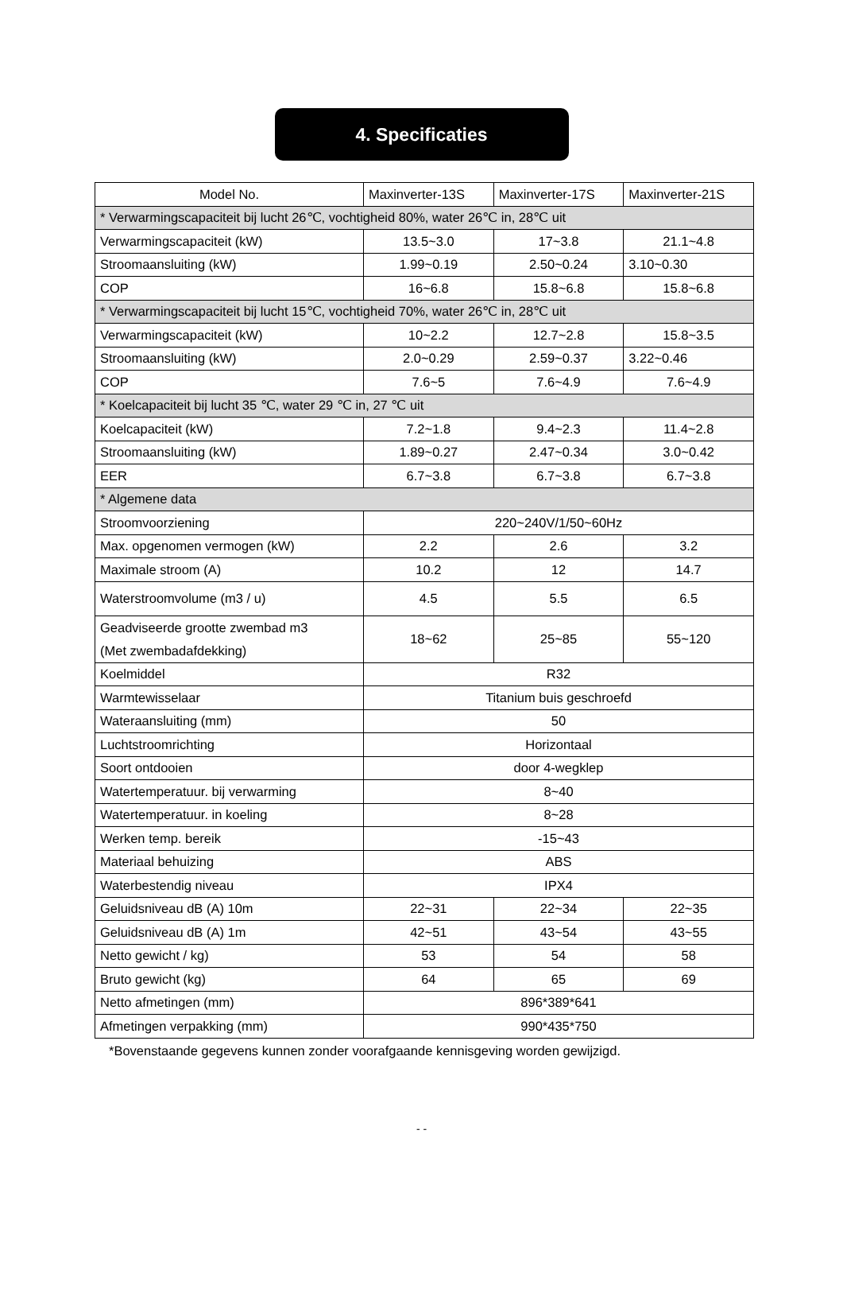4. Specificaties
| Model No. | Maxinverter-13S | Maxinverter-17S | Maxinverter-21S |
| --- | --- | --- | --- |
| * Verwarmingscapaciteit bij lucht 26℃, vochtigheid 80%, water 26℃ in, 28℃ uit | | | |
| Verwarmingscapaciteit (kW) | 13.5~3.0 | 17~3.8 | 21.1~4.8 |
| Stroomaansluiting (kW) | 1.99~0.19 | 2.50~0.24 | 3.10~0.30 |
| COP | 16~6.8 | 15.8~6.8 | 15.8~6.8 |
| * Verwarmingscapaciteit bij lucht 15℃, vochtigheid 70%, water 26℃ in, 28℃ uit | | | |
| Verwarmingscapaciteit (kW) | 10~2.2 | 12.7~2.8 | 15.8~3.5 |
| Stroomaansluiting (kW) | 2.0~0.29 | 2.59~0.37 | 3.22~0.46 |
| COP | 7.6~5 | 7.6~4.9 | 7.6~4.9 |
| * Koelcapaciteit bij lucht 35 ℃, water 29 ℃ in, 27 ℃ uit | | | |
| Koelcapaciteit (kW) | 7.2~1.8 | 9.4~2.3 | 11.4~2.8 |
| Stroomaansluiting (kW) | 1.89~0.27 | 2.47~0.34 | 3.0~0.42 |
| EER | 6.7~3.8 | 6.7~3.8 | 6.7~3.8 |
| * Algemene data | | | |
| Stroomvoorziening | 220~240V/1/50~60Hz | | |
| Max. opgenomen vermogen (kW) | 2.2 | 2.6 | 3.2 |
| Maximale stroom (A) | 10.2 | 12 | 14.7 |
| Waterstroomvolume (m3 / u) | 4.5 | 5.5 | 6.5 |
| Geadviseerde grootte zwembad m3 (Met zwembadafdekking) | 18~62 | 25~85 | 55~120 |
| Koelmiddel | R32 | | |
| Warmtewisselaar | Titanium buis geschroefd | | |
| Wateraansluiting (mm) | 50 | | |
| Luchtstroomrichting | Horizontaal | | |
| Soort ontdooien | door 4-wegklep | | |
| Watertemperatuur. bij verwarming | 8~40 | | |
| Watertemperatuur. in koeling | 8~28 | | |
| Werken temp. bereik | -15~43 | | |
| Materiaal behuizing | ABS | | |
| Waterbestendig niveau | IPX4 | | |
| Geluidsniveau dB (A) 10m | 22~31 | 22~34 | 22~35 |
| Geluidsniveau dB (A) 1m | 42~51 | 43~54 | 43~55 |
| Netto gewicht / kg) | 53 | 54 | 58 |
| Bruto gewicht (kg) | 64 | 65 | 69 |
| Netto afmetingen (mm) | 896*389*641 | | |
| Afmetingen verpakking (mm) | 990*435*750 | | |
*Bovenstaande gegevens kunnen zonder voorafgaande kennisgeving worden gewijzigd.
- -